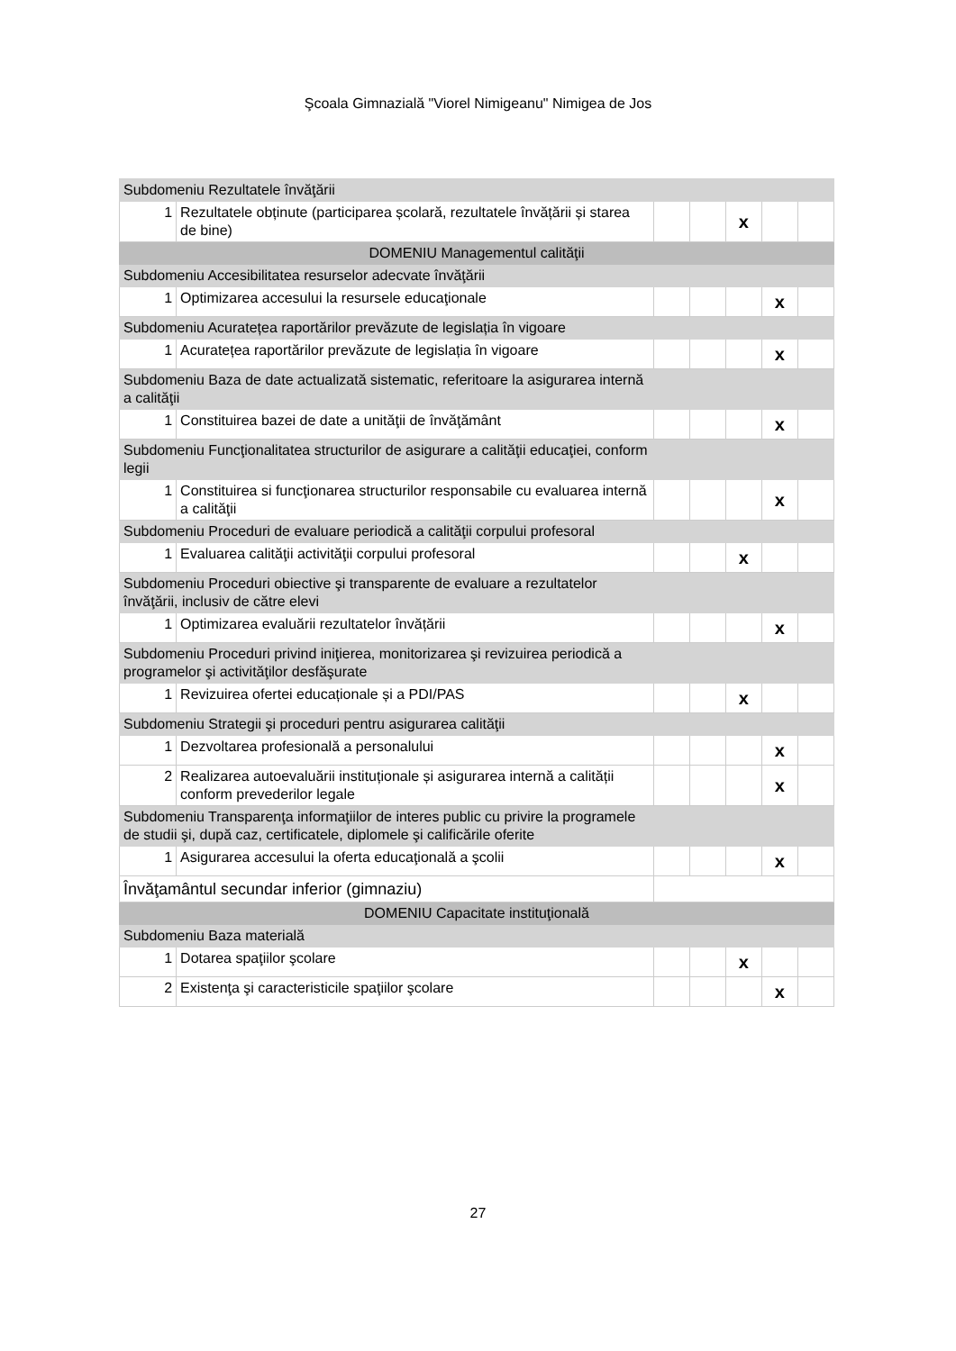Şcoala Gimnazială "Viorel Nimigeanu" Nimigea de Jos
| Subdomeniu Rezultatele învăţării | | | | | | |
| 1 | Rezultatele obținute (participarea școlară, rezultatele învățării și starea de bine) | | | x | | |
| DOMENIU Managementul calităţii | | | | | | |
| Subdomeniu Accesibilitatea resurselor adecvate învăţării | | | | | | |
| 1 | Optimizarea accesului la resursele educaţionale | | | | x | |
| Subdomeniu Acuratețea raportărilor prevăzute de legislația în vigoare | | | | | | |
| 1 | Acuratețea raportărilor prevăzute de legislația în vigoare | | | | x | |
| Subdomeniu Baza de date actualizată sistematic, referitoare la asigurarea internă a calităţii | | | | | | |
| 1 | Constituirea bazei de date a unităţii de învăţământ | | | | x | |
| Subdomeniu Funcţionalitatea structurilor de asigurare a calităţii educaţiei, conform legii | | | | | | |
| 1 | Constituirea si funcţionarea structurilor responsabile cu evaluarea internă a calităţii | | | | x | |
| Subdomeniu Proceduri de evaluare periodică a calităţii corpului profesoral | | | | | | |
| 1 | Evaluarea calităţii activităţii corpului profesoral | | | x | | |
| Subdomeniu Proceduri obiective şi transparente de evaluare a rezultatelor învăţării, inclusiv de către elevi | | | | | | |
| 1 | Optimizarea evaluării rezultatelor învățării | | | | x | |
| Subdomeniu Proceduri privind iniţierea, monitorizarea şi revizuirea periodică a programelor şi activităţilor desfăşurate | | | | | | |
| 1 | Revizuirea ofertei educaționale și a PDI/PAS | | | x | | |
| Subdomeniu Strategii şi proceduri pentru asigurarea calităţii | | | | | | |
| 1 | Dezvoltarea profesională a personalului | | | | x | |
| 2 | Realizarea autoevaluării instituționale și asigurarea internă a calității conform prevederilor legale | | | | x | |
| Subdomeniu Transparenţa informaţiilor de interes public cu privire la programele de studii şi, după caz, certificatele, diplomele şi calificările oferite | | | | | | |
| 1 | Asigurarea accesului la oferta educaţională a şcolii | | | | x | |
| Învăţamântul secundar inferior (gimnaziu) | | | | | | |
| DOMENIU Capacitate instituţională | | | | | | |
| Subdomeniu Baza materială | | | | | | |
| 1 | Dotarea spaţiilor şcolare | | | x | | |
| 2 | Existenţa şi caracteristicile spaţiilor şcolare | | | | x | |
27